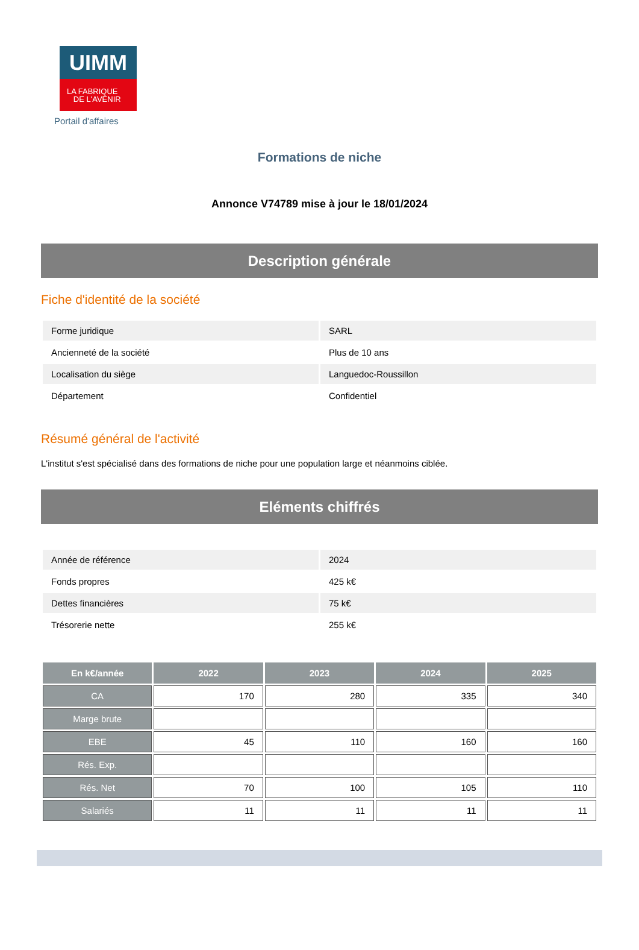UIMM
LA FABRIQUE
DE L'AVENIR
Portail d'affaires
Formations de niche
Annonce V74789 mise à jour le 18/01/2024
Description générale
Fiche d'identité de la société
| Forme juridique | SARL |
| Ancienneté de la société | Plus de 10 ans |
| Localisation du siège | Languedoc-Roussillon |
| Département | Confidentiel |
Résumé général de l'activité
L'institut s'est spécialisé dans des formations de niche pour une population large et néanmoins ciblée.
Eléments chiffrés
| Année de référence | 2024 |
| Fonds propres | 425 k€ |
| Dettes financières | 75 k€ |
| Trésorerie nette | 255 k€ |
| En k€/année | 2022 | 2023 | 2024 | 2025 |
| --- | --- | --- | --- | --- |
| CA | 170 | 280 | 335 | 340 |
| Marge brute | | | | |
| EBE | 45 | 110 | 160 | 160 |
| Rés. Exp. | | | | |
| Rés. Net | 70 | 100 | 105 | 110 |
| Salariés | 11 | 11 | 11 | 11 |